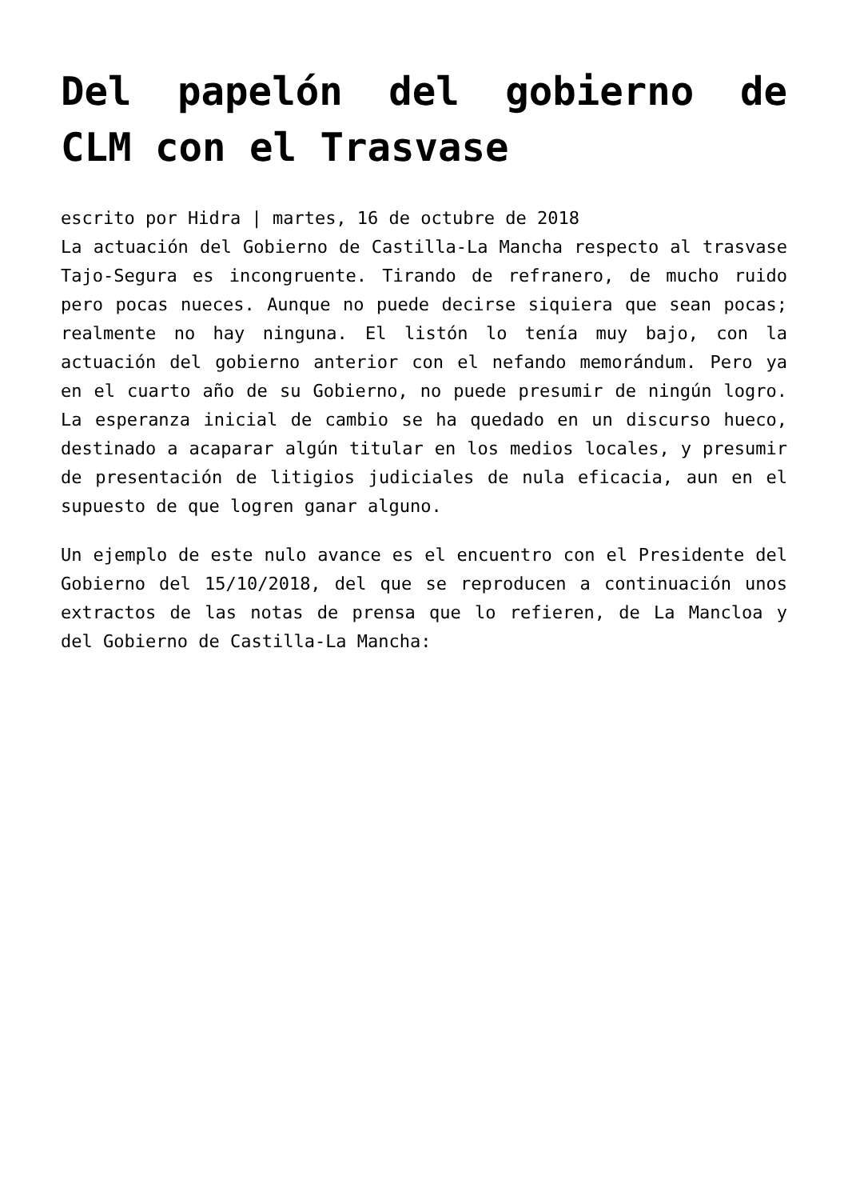Del papelón del gobierno de CLM con el Trasvase
escrito por Hidra | martes, 16 de octubre de 2018
La actuación del Gobierno de Castilla-La Mancha respecto al trasvase Tajo-Segura es incongruente. Tirando de refranero, de mucho ruido pero pocas nueces. Aunque no puede decirse siquiera que sean pocas; realmente no hay ninguna. El listón lo tenía muy bajo, con la actuación del gobierno anterior con el nefando memorándum. Pero ya en el cuarto año de su Gobierno, no puede presumir de ningún logro. La esperanza inicial de cambio se ha quedado en un discurso hueco, destinado a acaparar algún titular en los medios locales, y presumir de presentación de litigios judiciales de nula eficacia, aun en el supuesto de que logren ganar alguno.
Un ejemplo de este nulo avance es el encuentro con el Presidente del Gobierno del 15/10/2018, del que se reproducen a continuación unos extractos de las notas de prensa que lo refieren, de La Mancloa y del Gobierno de Castilla-La Mancha: